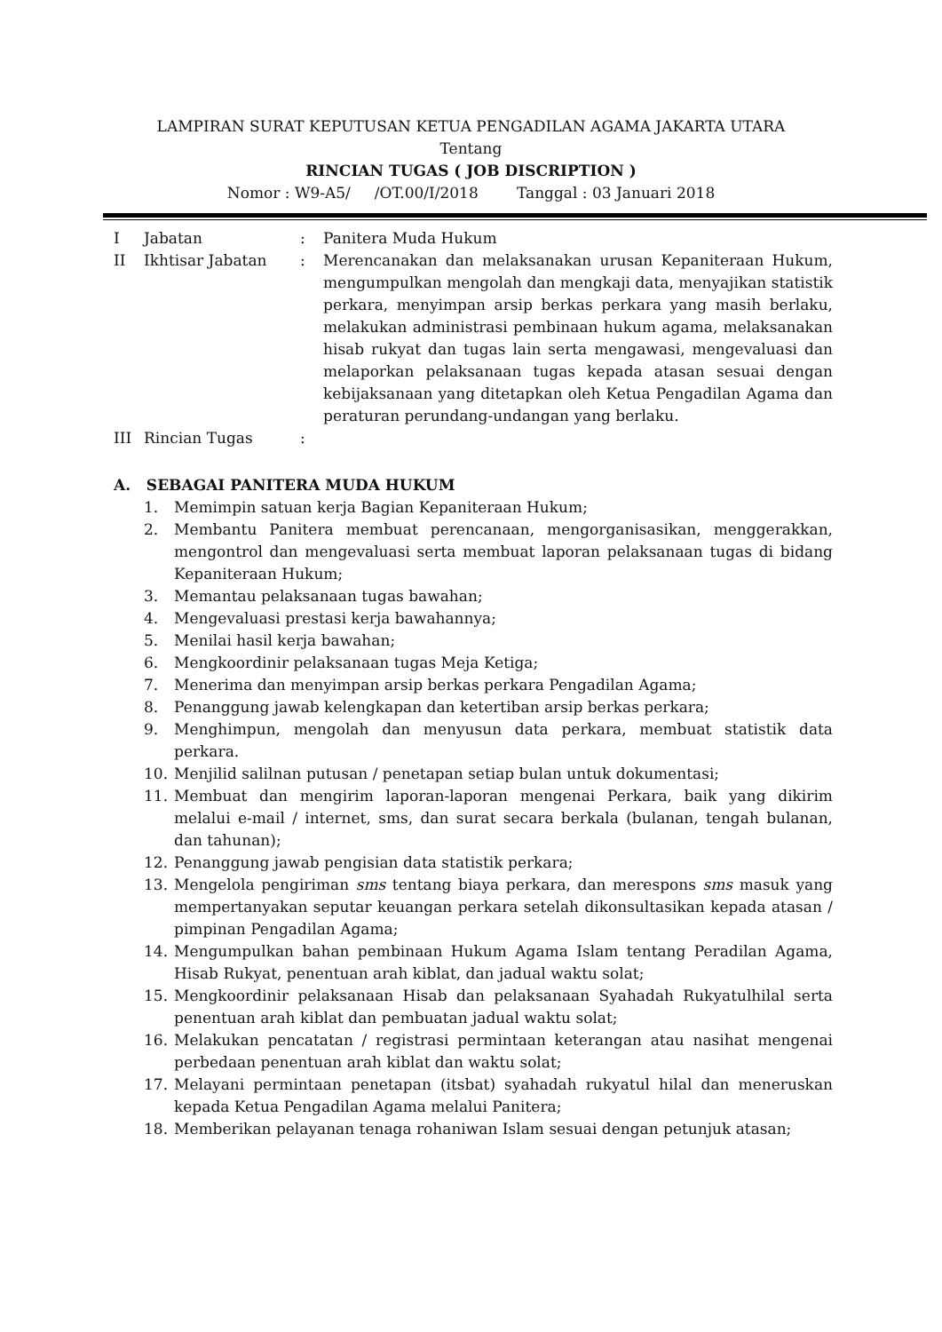LAMPIRAN SURAT KEPUTUSAN KETUA PENGADILAN AGAMA JAKARTA UTARA
Tentang
RINCIAN TUGAS ( JOB DISCRIPTION )
Nomor : W9-A5/ /OT.00/I/2018 Tanggal : 03 Januari 2018
I Jabatan : Panitera Muda Hukum
II Ikhtisar Jabatan : Merencanakan dan melaksanakan urusan Kepaniteraan Hukum, mengumpulkan mengolah dan mengkaji data, menyajikan statistik perkara, menyimpan arsip berkas perkara yang masih berlaku, melakukan administrasi pembinaan hukum agama, melaksanakan hisab rukyat dan tugas lain serta mengawasi, mengevaluasi dan melaporkan pelaksanaan tugas kepada atasan sesuai dengan kebijaksanaan yang ditetapkan oleh Ketua Pengadilan Agama dan peraturan perundang-undangan yang berlaku.
III Rincian Tugas :
A. SEBAGAI PANITERA MUDA HUKUM
1. Memimpin satuan kerja Bagian Kepaniteraan Hukum;
2. Membantu Panitera membuat perencanaan, mengorganisasikan, menggerakkan, mengontrol dan mengevaluasi serta membuat laporan pelaksanaan tugas di bidang Kepaniteraan Hukum;
3. Memantau pelaksanaan tugas bawahan;
4. Mengevaluasi prestasi kerja bawahannya;
5. Menilai hasil kerja bawahan;
6. Mengkoordinir pelaksanaan tugas Meja Ketiga;
7. Menerima dan menyimpan arsip berkas perkara Pengadilan Agama;
8. Penanggung jawab kelengkapan dan ketertiban arsip berkas perkara;
9. Menghimpun, mengolah dan menyusun data perkara, membuat statistik data perkara.
10. Menjilid salilnan putusan / penetapan setiap bulan untuk dokumentasi;
11. Membuat dan mengirim laporan-laporan mengenai Perkara, baik yang dikirim melalui e-mail / internet, sms, dan surat secara berkala (bulanan, tengah bulanan, dan tahunan);
12. Penanggung jawab pengisian data statistik perkara;
13. Mengelola pengiriman sms tentang biaya perkara, dan merespons sms masuk yang mempertanyakan seputar keuangan perkara setelah dikonsultasikan kepada atasan / pimpinan Pengadilan Agama;
14. Mengumpulkan bahan pembinaan Hukum Agama Islam tentang Peradilan Agama, Hisab Rukyat, penentuan arah kiblat, dan jadual waktu solat;
15. Mengkoordinir pelaksanaan Hisab dan pelaksanaan Syahadah Rukyatulhilal serta penentuan arah kiblat dan pembuatan jadual waktu solat;
16. Melakukan pencatatan / registrasi permintaan keterangan atau nasihat mengenai perbedaan penentuan arah kiblat dan waktu solat;
17. Melayani permintaan penetapan (itsbat) syahadah rukyatul hilal dan meneruskan kepada Ketua Pengadilan Agama melalui Panitera;
18. Memberikan pelayanan tenaga rohaniwan Islam sesuai dengan petunjuk atasan;